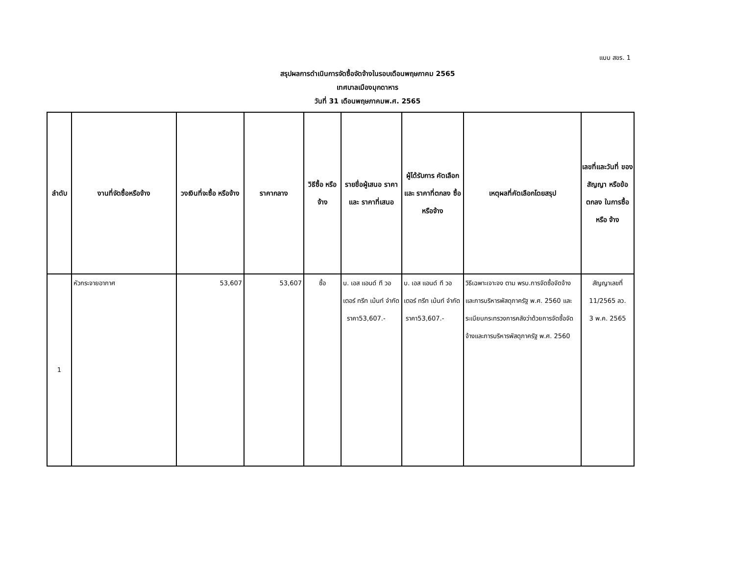แบบ สขร. 1
สรุปผลการดำเนินการจัดซื้อจัดจ้างในรอบเดือนพฤษภาคม 2565
เทศบาลเมืองมุกดาหาร
วันที่ 31 เดือนพฤษภาคมพ.ศ. 2565
| ลำดับ | งานที่จัดซื้อหรือจ้าง | วงเงินที่จะซื้อ หรือจ้าง | ราคากลาง | วิธีซื้อ หรือจ้าง | รายชื่อผู้เสนอ ราคาและ ราคาที่เสนอ | ผู้ได้รับการ คัดเลือกและ ราคาที่ตกลง ซื้อหรือจ้าง | เหตุผลที่คัดเลือกโดยสรุป | เลขที่และวันที่ ของสัญญา หรือข้อตกลง ในการซื้อหรือ จ้าง |
| --- | --- | --- | --- | --- | --- | --- | --- | --- |
| 1 | หัวกระจายอากาศ | 53,607 | 53,607 | ซื้อ | บ. เอส แอนด์ ที วอเตอร์ ทรีท เม้นท์ จำกัด ราคา53,607.- | บ. เอส แอนด์ ที วอเตอร์ ทรีท เม้นท์ จำกัด ราคา53,607.- | วิธีเฉพาะเจาะจง ตาม พรบ.การจัดซื้อจัดจ้างและการบริหารพัสดุภาครัฐ พ.ศ. 2560 และระเบียบกระทรวงการคลังว่าด้วยการจัดซื้อจัดจ้างและการบริหารพัสดุภาครัฐ พ.ศ. 2560 | สัญญาเลขที่ 11/2565 ลว. 3 พ.ค. 2565 |